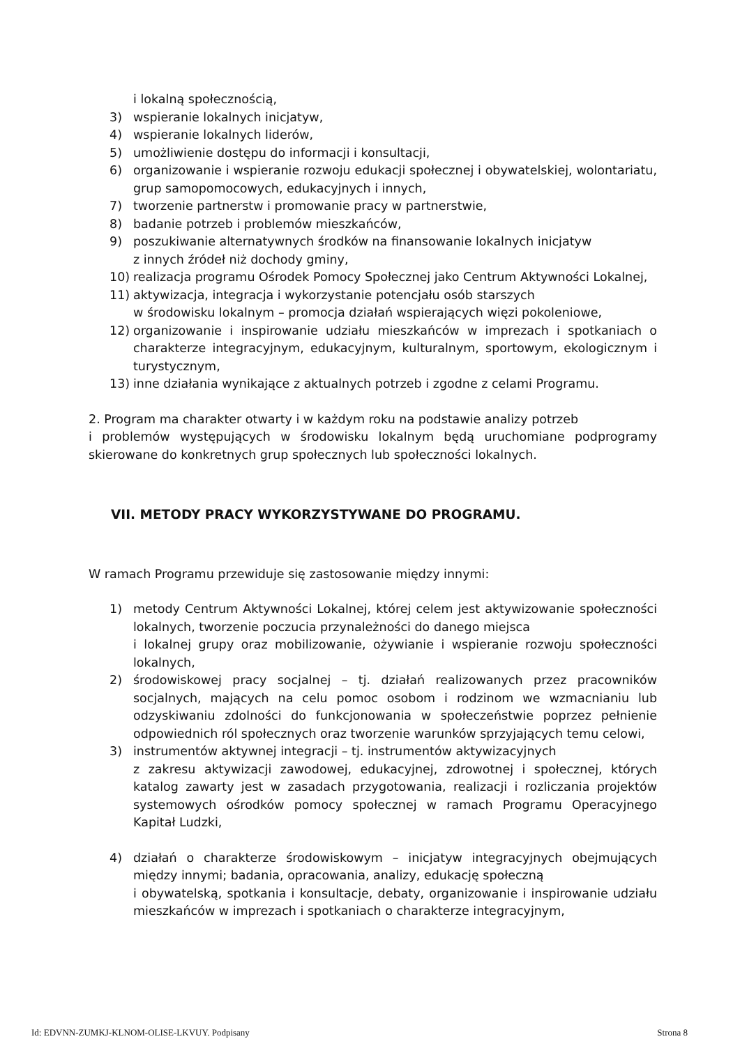i lokalną społecznością,
3) wspieranie lokalnych inicjatyw,
4) wspieranie lokalnych liderów,
5) umożliwienie dostępu do informacji i konsultacji,
6) organizowanie i wspieranie rozwoju edukacji społecznej i obywatelskiej, wolontariatu, grup samopomocowych, edukacyjnych i innych,
7) tworzenie partnerstw i promowanie pracy w partnerstwie,
8) badanie potrzeb i problemów mieszkańców,
9) poszukiwanie alternatywnych środków na finansowanie lokalnych inicjatyw
z innych źródeł niż dochody gminy,
10) realizacja programu Ośrodek Pomocy Społecznej jako Centrum Aktywności Lokalnej,
11) aktywizacja, integracja i wykorzystanie potencjału osób starszych
w środowisku lokalnym – promocja działań wspierających więzi pokoleniowe,
12) organizowanie i inspirowanie udziału mieszkańców w imprezach i spotkaniach o charakterze integracyjnym, edukacyjnym, kulturalnym, sportowym, ekologicznym i turystycznym,
13) inne działania wynikające z aktualnych potrzeb i zgodne z celami Programu.
2. Program ma charakter otwarty i w każdym roku na podstawie analizy potrzeb
i problemów występujących w środowisku lokalnym będą uruchomiane podprogramy skierowane do konkretnych grup społecznych lub społeczności lokalnych.
VII. METODY PRACY WYKORZYSTYWANE DO PROGRAMU.
W ramach Programu przewiduje się zastosowanie między innymi:
1) metody Centrum Aktywności Lokalnej, której celem jest aktywizowanie społeczności lokalnych, tworzenie poczucia przynależności do danego miejsca
i lokalnej grupy oraz mobilizowanie, ożywianie i wspieranie rozwoju społeczności lokalnych,
2) środowiskowej pracy socjalnej – tj. działań realizowanych przez pracowników socjalnych, mających na celu pomoc osobom i rodzinom we wzmacnianiu lub odzyskiwaniu zdolności do funkcjonowania w społeczeństwie poprzez pełnienie odpowiednich ról społecznych oraz tworzenie warunków sprzyjających temu celowi,
3) instrumentów aktywnej integracji – tj. instrumentów aktywizacyjnych
z zakresu aktywizacji zawodowej, edukacyjnej, zdrowotnej i społecznej, których katalog zawarty jest w zasadach przygotowania, realizacji i rozliczania projektów systemowych ośrodków pomocy społecznej w ramach Programu Operacyjnego Kapitał Ludzki,
4) działań o charakterze środowiskowym – inicjatyw integracyjnych obejmujących między innymi; badania, opracowania, analizy, edukację społeczną
i obywatelską, spotkania i konsultacje, debaty, organizowanie i inspirowanie udziału mieszkańców w imprezach i spotkaniach o charakterze integracyjnym,
Id: EDVNN-ZUMKJ-KLNOM-OLISE-LKVUY. Podpisany Strona 8